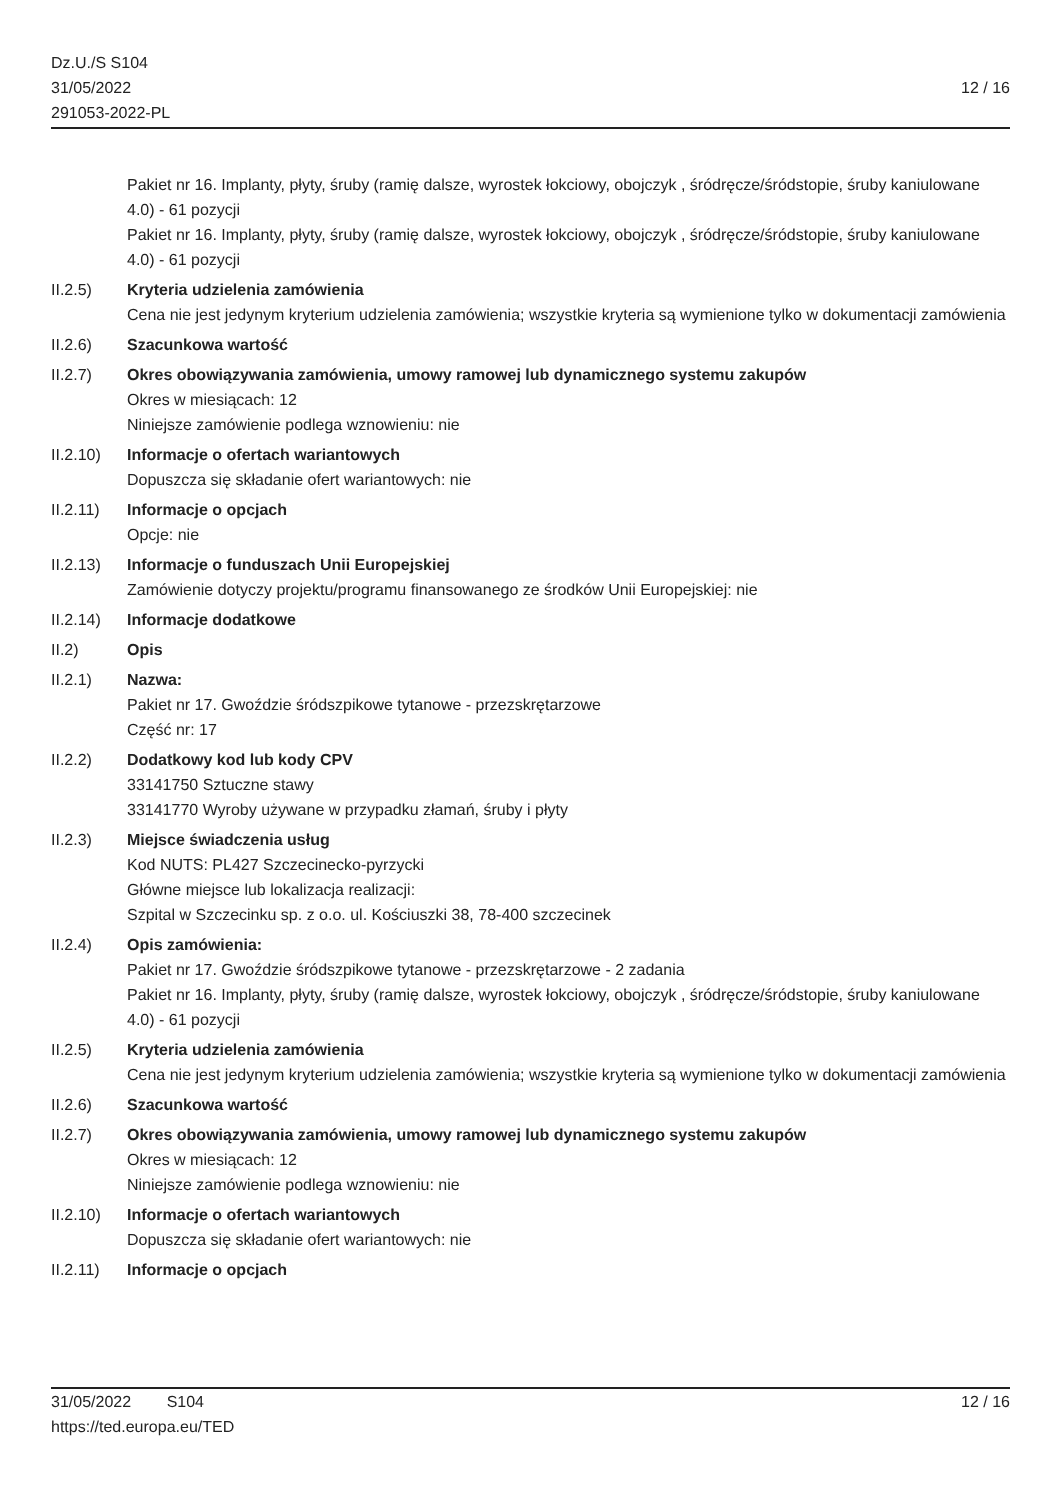Dz.U./S S104
31/05/2022
291053-2022-PL
12 / 16
Pakiet nr 16. Implanty, płyty, śruby (ramię dalsze, wyrostek łokciowy, obojczyk , śródręcze/śródstopie, śruby kaniulowane 4.0) - 61 pozycji
Pakiet nr 16. Implanty, płyty, śruby (ramię dalsze, wyrostek łokciowy, obojczyk , śródręcze/śródstopie, śruby kaniulowane 4.0) - 61 pozycji
II.2.5) Kryteria udzielenia zamówienia
Cena nie jest jedynym kryterium udzielenia zamówienia; wszystkie kryteria są wymienione tylko w dokumentacji zamówienia
II.2.6) Szacunkowa wartość
II.2.7) Okres obowiązywania zamówienia, umowy ramowej lub dynamicznego systemu zakupów
Okres w miesiącach: 12
Niniejsze zamówienie podlega wznowieniu: nie
II.2.10)
Informacje o ofertach wariantowych
Dopuszcza się składanie ofert wariantowych: nie
II.2.11)
Informacje o opcjach
Opcje: nie
II.2.13)
Informacje o funduszach Unii Europejskiej
Zamówienie dotyczy projektu/programu finansowanego ze środków Unii Europejskiej: nie
II.2.14)
Informacje dodatkowe
II.2) Opis
II.2.1) Nazwa:
Pakiet nr 17. Gwoździe śródszpikowe tytanowe - przezskrętarzowe
Część nr: 17
II.2.2) Dodatkowy kod lub kody CPV
33141750 Sztuczne stawy
33141770 Wyroby używane w przypadku złamań, śruby i płyty
II.2.3) Miejsce świadczenia usług
Kod NUTS: PL427 Szczecinecko-pyrzycki
Główne miejsce lub lokalizacja realizacji:
Szpital w Szczecinku sp. z o.o. ul. Kościuszki 38, 78-400 szczecinek
II.2.4) Opis zamówienia:
Pakiet nr 17. Gwoździe śródszpikowe tytanowe - przezskrętarzowe - 2 zadania
Pakiet nr 16. Implanty, płyty, śruby (ramię dalsze, wyrostek łokciowy, obojczyk , śródręcze/śródstopie, śruby kaniulowane 4.0) - 61 pozycji
II.2.5) Kryteria udzielenia zamówienia
Cena nie jest jedynym kryterium udzielenia zamówienia; wszystkie kryteria są wymienione tylko w dokumentacji zamówienia
II.2.6) Szacunkowa wartość
II.2.7) Okres obowiązywania zamówienia, umowy ramowej lub dynamicznego systemu zakupów
Okres w miesiącach: 12
Niniejsze zamówienie podlega wznowieniu: nie
II.2.10)
Informacje o ofertach wariantowych
Dopuszcza się składanie ofert wariantowych: nie
II.2.11)
Informacje o opcjach
31/05/2022 S104 12 / 16
https://ted.europa.eu/TED